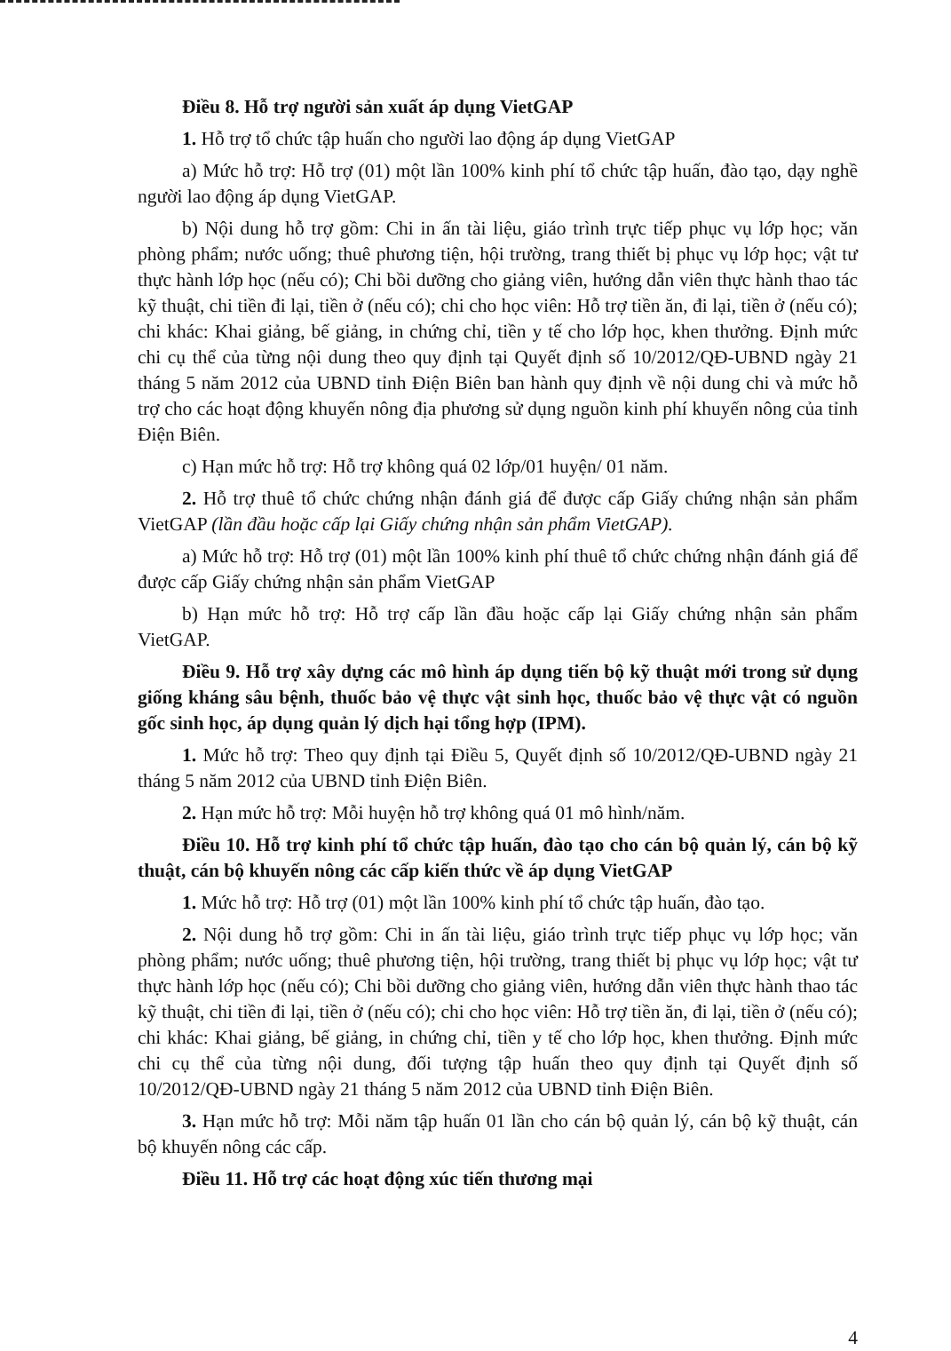Điều 8. Hỗ trợ người sản xuất áp dụng VietGAP
1. Hỗ trợ tổ chức tập huấn cho người lao động áp dụng VietGAP
a) Mức hỗ trợ: Hỗ trợ (01) một lần 100% kinh phí tổ chức tập huấn, đào tạo, dạy nghề người lao động áp dụng VietGAP.
b) Nội dung hỗ trợ gồm: Chi in ấn tài liệu, giáo trình trực tiếp phục vụ lớp học; văn phòng phẩm; nước uống; thuê phương tiện, hội trường, trang thiết bị phục vụ lớp học; vật tư thực hành lớp học (nếu có); Chi bồi dưỡng cho giảng viên, hướng dẫn viên thực hành thao tác kỹ thuật, chi tiền đi lại, tiền ở (nếu có); chi cho học viên: Hỗ trợ tiền ăn, đi lại, tiền ở (nếu có); chi khác: Khai giảng, bế giảng, in chứng chỉ, tiền y tế cho lớp học, khen thưởng. Định mức chi cụ thể của từng nội dung theo quy định tại Quyết định số 10/2012/QĐ-UBND ngày 21 tháng 5 năm 2012 của UBND tỉnh Điện Biên ban hành quy định về nội dung chi và mức hỗ trợ cho các hoạt động khuyến nông địa phương sử dụng nguồn kinh phí khuyến nông của tỉnh Điện Biên.
c) Hạn mức hỗ trợ: Hỗ trợ không quá 02 lớp/01 huyện/ 01 năm.
2. Hỗ trợ thuê tổ chức chứng nhận đánh giá để được cấp Giấy chứng nhận sản phẩm VietGAP (lần đầu hoặc cấp lại Giấy chứng nhận sản phẩm VietGAP).
a) Mức hỗ trợ: Hỗ trợ (01) một lần 100% kinh phí thuê tổ chức chứng nhận đánh giá để được cấp Giấy chứng nhận sản phẩm VietGAP
b) Hạn mức hỗ trợ: Hỗ trợ cấp lần đầu hoặc cấp lại Giấy chứng nhận sản phẩm VietGAP.
Điều 9. Hỗ trợ xây dựng các mô hình áp dụng tiến bộ kỹ thuật mới trong sử dụng giống kháng sâu bệnh, thuốc bảo vệ thực vật sinh học, thuốc bảo vệ thực vật có nguồn gốc sinh học, áp dụng quản lý dịch hại tổng hợp (IPM).
1. Mức hỗ trợ: Theo quy định tại Điều 5, Quyết định số 10/2012/QĐ-UBND ngày 21 tháng 5 năm 2012 của UBND tỉnh Điện Biên.
2. Hạn mức hỗ trợ: Mỗi huyện hỗ trợ không quá 01 mô hình/năm.
Điều 10. Hỗ trợ kinh phí tổ chức tập huấn, đào tạo cho cán bộ quản lý, cán bộ kỹ thuật, cán bộ khuyến nông các cấp kiến thức về áp dụng VietGAP
1. Mức hỗ trợ: Hỗ trợ (01) một lần 100% kinh phí tổ chức tập huấn, đào tạo.
2. Nội dung hỗ trợ gồm: Chi in ấn tài liệu, giáo trình trực tiếp phục vụ lớp học; văn phòng phẩm; nước uống; thuê phương tiện, hội trường, trang thiết bị phục vụ lớp học; vật tư thực hành lớp học (nếu có); Chi bồi dưỡng cho giảng viên, hướng dẫn viên thực hành thao tác kỹ thuật, chi tiền đi lại, tiền ở (nếu có); chi cho học viên: Hỗ trợ tiền ăn, đi lại, tiền ở (nếu có); chi khác: Khai giảng, bế giảng, in chứng chỉ, tiền y tế cho lớp học, khen thưởng. Định mức chi cụ thể của từng nội dung, đối tượng tập huấn theo quy định tại Quyết định số 10/2012/QĐ-UBND ngày 21 tháng 5 năm 2012 của UBND tỉnh Điện Biên.
3. Hạn mức hỗ trợ: Mỗi năm tập huấn 01 lần cho cán bộ quản lý, cán bộ kỹ thuật, cán bộ khuyến nông các cấp.
Điều 11. Hỗ trợ các hoạt động xúc tiến thương mại
4